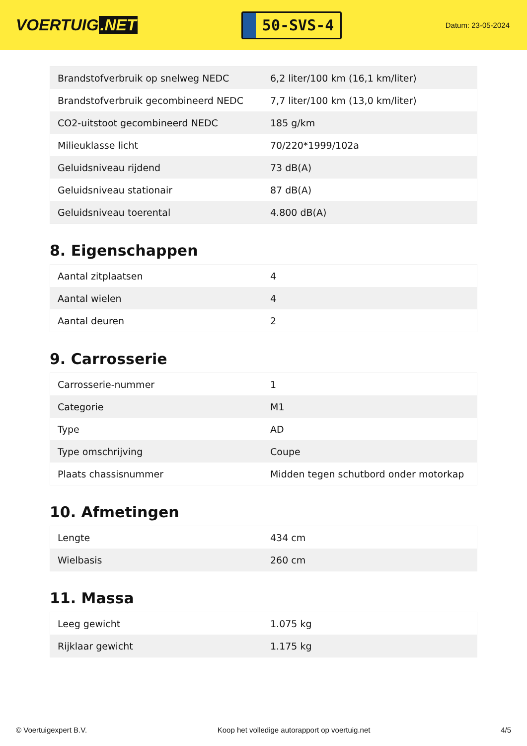VOERTUIG.NET
50-SVS-4
Datum: 23-05-2024
| Brandstofverbruik op snelweg NEDC | 6,2 liter/100 km (16,1 km/liter) |
| Brandstofverbruik gecombineerd NEDC | 7,7 liter/100 km (13,0 km/liter) |
| CO2-uitstoot gecombineerd NEDC | 185 g/km |
| Milieuklasse licht | 70/220*1999/102a |
| Geluidsniveau rijdend | 73 dB(A) |
| Geluidsniveau stationair | 87 dB(A) |
| Geluidsniveau toerental | 4.800 dB(A) |
8. Eigenschappen
| Aantal zitplaatsen | 4 |
| Aantal wielen | 4 |
| Aantal deuren | 2 |
9. Carrosserie
| Carrosserie-nummer | 1 |
| Categorie | M1 |
| Type | AD |
| Type omschrijving | Coupe |
| Plaats chassisnummer | Midden tegen schutbord onder motorkap |
10. Afmetingen
| Lengte | 434 cm |
| Wielbasis | 260 cm |
11. Massa
| Leeg gewicht | 1.075 kg |
| Rijklaar gewicht | 1.175 kg |
© Voertuigexpert B.V. Koop het volledige autorapport op voertuig.net 4/5